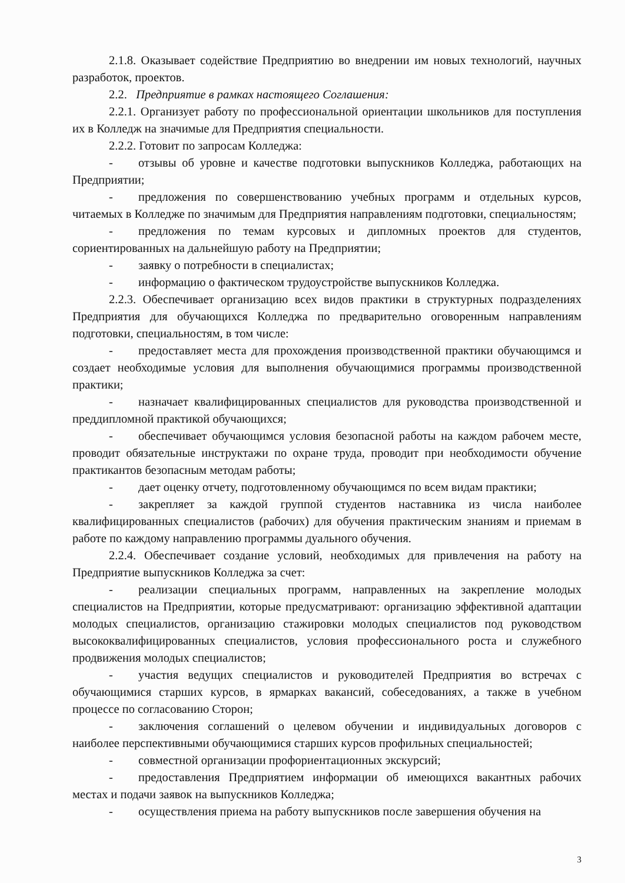2.1.8. Оказывает содействие Предприятию во внедрении им новых технологий, научных разработок, проектов.
2.2. Предприятие в рамках настоящего Соглашения:
2.2.1. Организует работу по профессиональной ориентации школьников для поступления их в Колледж на значимые для Предприятия специальности.
2.2.2. Готовит по запросам Колледжа:
- отзывы об уровне и качестве подготовки выпускников Колледжа, работающих на Предприятии;
- предложения по совершенствованию учебных программ и отдельных курсов, читаемых в Колледже по значимым для Предприятия направлениям подготовки, специальностям;
- предложения по темам курсовых и дипломных проектов для студентов, сориентированных на дальнейшую работу на Предприятии;
- заявку о потребности в специалистах;
- информацию о фактическом трудоустройстве выпускников Колледжа.
2.2.3. Обеспечивает организацию всех видов практики в структурных подразделениях Предприятия для обучающихся Колледжа по предварительно оговоренным направлениям подготовки, специальностям, в том числе:
- предоставляет места для прохождения производственной практики обучающимся и создает необходимые условия для выполнения обучающимися программы производственной практики;
- назначает квалифицированных специалистов для руководства производственной и преддипломной практикой обучающихся;
- обеспечивает обучающимся условия безопасной работы на каждом рабочем месте, проводит обязательные инструктажи по охране труда, проводит при необходимости обучение практикантов безопасным методам работы;
- дает оценку отчету, подготовленному обучающимся по всем видам практики;
- закрепляет за каждой группой студентов наставника из числа наиболее квалифицированных специалистов (рабочих) для обучения практическим знаниям и приемам в работе по каждому направлению программы дуального обучения.
2.2.4. Обеспечивает создание условий, необходимых для привлечения на работу на Предприятие выпускников Колледжа за счет:
- реализации специальных программ, направленных на закрепление молодых специалистов на Предприятии, которые предусматривают: организацию эффективной адаптации молодых специалистов, организацию стажировки молодых специалистов под руководством высококвалифицированных специалистов, условия профессионального роста и служебного продвижения молодых специалистов;
- участия ведущих специалистов и руководителей Предприятия во встречах с обучающимися старших курсов, в ярмарках вакансий, собеседованиях, а также в учебном процессе по согласованию Сторон;
- заключения соглашений о целевом обучении и индивидуальных договоров с наиболее перспективными обучающимися старших курсов профильных специальностей;
- совместной организации профориентационных экскурсий;
- предоставления Предприятием информации об имеющихся вакантных рабочих местах и подачи заявок на выпускников Колледжа;
- осуществления приема на работу выпускников после завершения обучения на
3